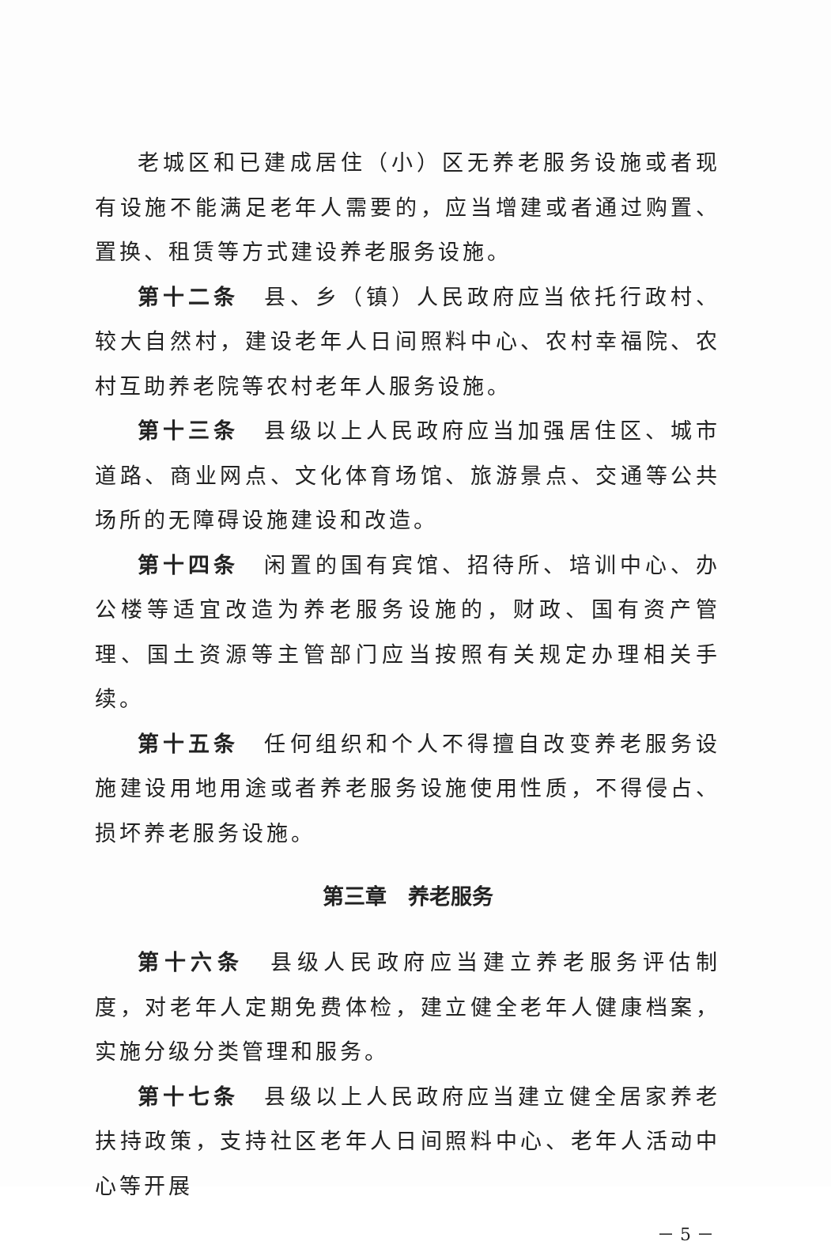老城区和已建成居住（小）区无养老服务设施或者现有设施不能满足老年人需要的，应当增建或者通过购置、置换、租赁等方式建设养老服务设施。
第十二条　县、乡（镇）人民政府应当依托行政村、较大自然村，建设老年人日间照料中心、农村幸福院、农村互助养老院等农村老年人服务设施。
第十三条　县级以上人民政府应当加强居住区、城市道路、商业网点、文化体育场馆、旅游景点、交通等公共场所的无障碍设施建设和改造。
第十四条　闲置的国有宾馆、招待所、培训中心、办公楼等适宜改造为养老服务设施的，财政、国有资产管理、国土资源等主管部门应当按照有关规定办理相关手续。
第十五条　任何组织和个人不得擅自改变养老服务设施建设用地用途或者养老服务设施使用性质，不得侵占、损坏养老服务设施。
第三章　养老服务
第十六条　县级人民政府应当建立养老服务评估制度，对老年人定期免费体检，建立健全老年人健康档案，实施分级分类管理和服务。
第十七条　县级以上人民政府应当建立健全居家养老扶持政策，支持社区老年人日间照料中心、老年人活动中心等开展
－ 5 －